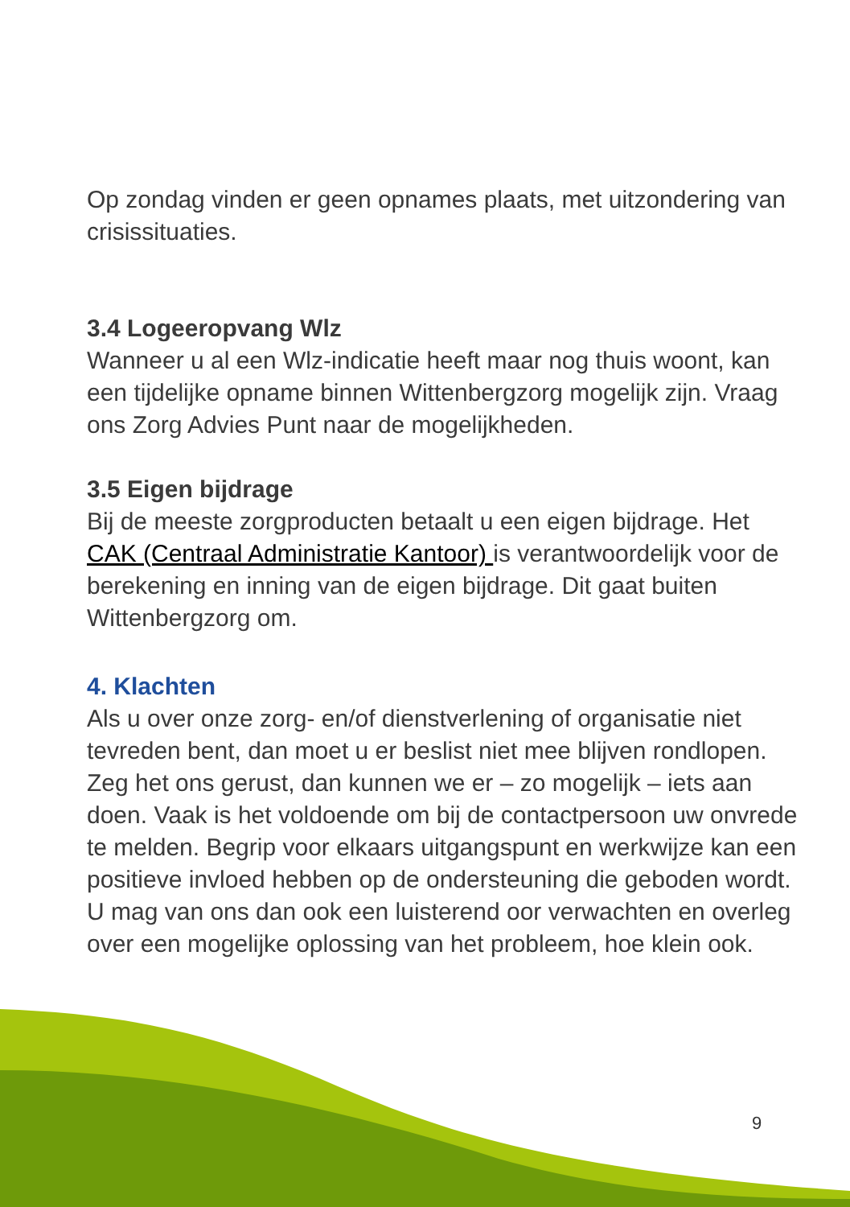Op zondag vinden er geen opnames plaats, met uitzondering van crisissituaties.
3.4 Logeeropvang Wlz
Wanneer u al een Wlz-indicatie heeft maar nog thuis woont, kan een tijdelijke opname binnen Wittenbergzorg mogelijk zijn. Vraag ons Zorg Advies Punt naar de mogelijkheden.
3.5 Eigen bijdrage
Bij de meeste zorgproducten betaalt u een eigen bijdrage. Het CAK (Centraal Administratie Kantoor) is verantwoordelijk voor de berekening en inning van de eigen bijdrage. Dit gaat buiten Wittenbergzorg om.
4. Klachten
Als u over onze zorg- en/of dienstverlening of organisatie niet tevreden bent, dan moet u er beslist niet mee blijven rondlopen. Zeg het ons gerust, dan kunnen we er – zo mogelijk – iets aan doen. Vaak is het voldoende om bij de contactpersoon uw onvrede te melden. Begrip voor elkaars uitgangspunt en werkwijze kan een positieve invloed hebben op de ondersteuning die geboden wordt. U mag van ons dan ook een luisterend oor verwachten en overleg over een mogelijke oplossing van het probleem, hoe klein ook.
9